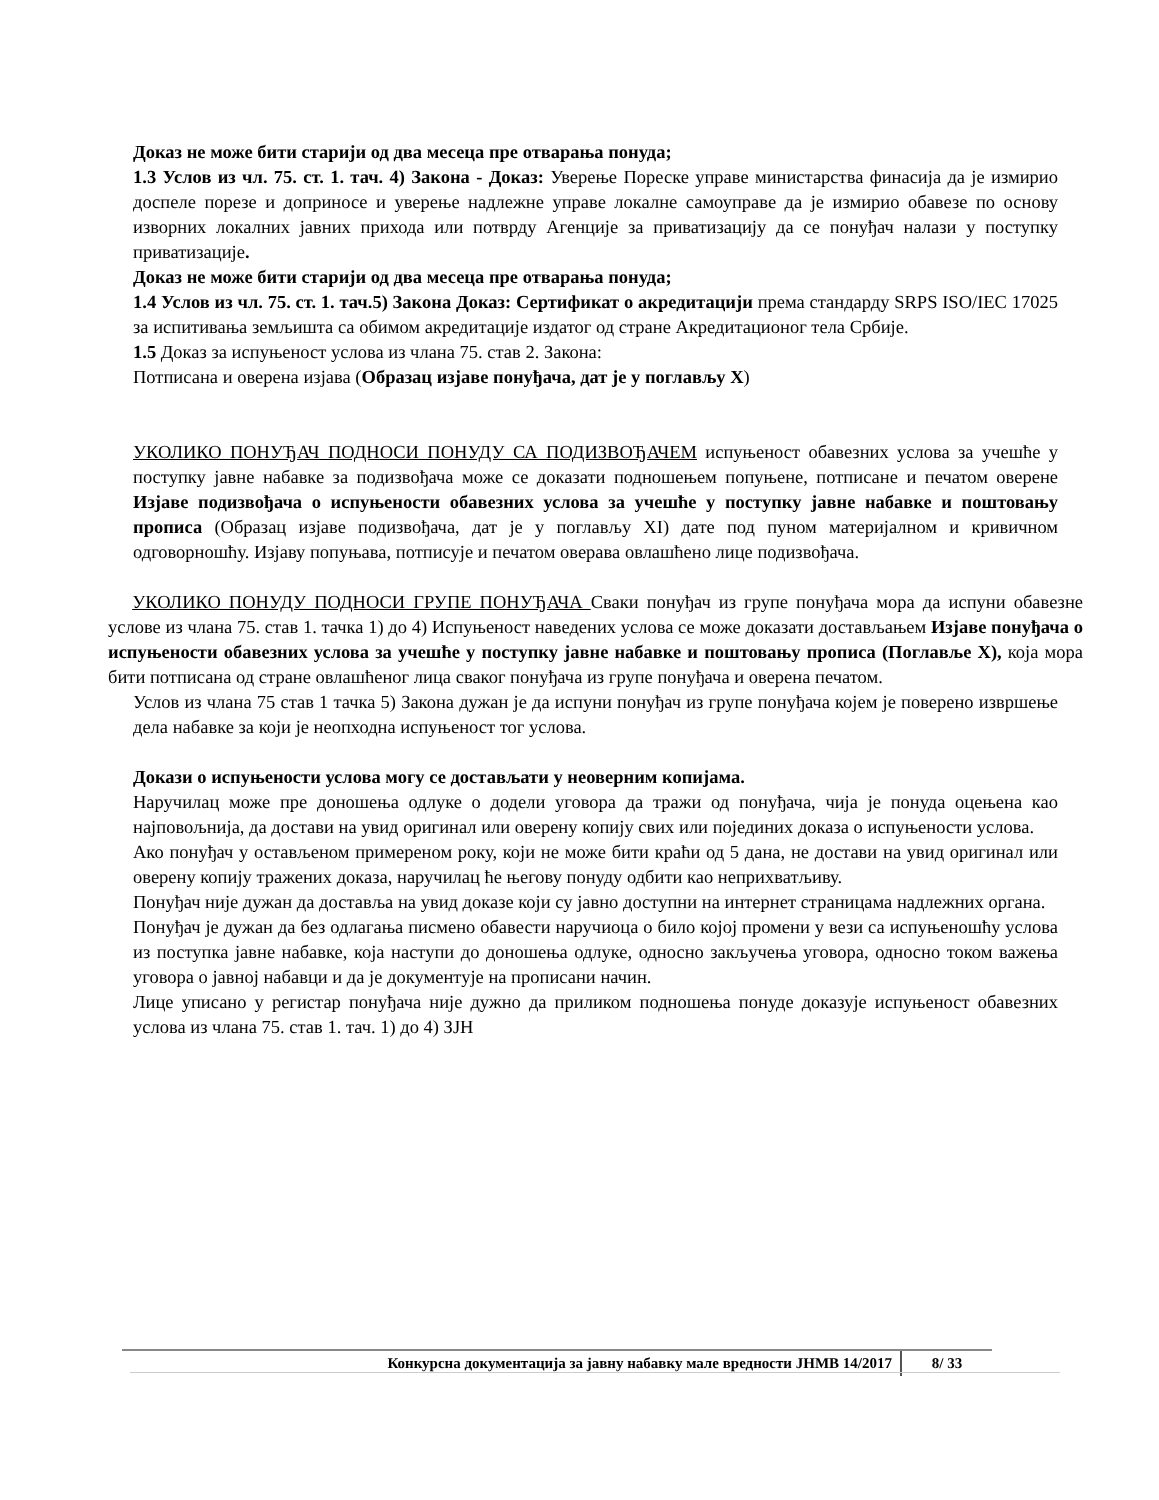Доказ не може бити старији од два месеца пре отварања понуда;
1.3 Услов из чл. 75. ст. 1. тач. 4) Закона - Доказ: Уверење Пореске управе министарства финасија да је измирио доспеле порезе и доприносе и уверење надлежне управе локалне самоуправе да је измирио обавезе по основу изворних локалних јавних прихода или потврду Агенције за приватизацију да се понуђач налази у поступку приватизације.
Доказ не може бити старији од два месеца пре отварања понуда;
1.4 Услов из чл. 75. ст. 1. тач.5) Закона Доказ: Сертификат о акредитацији према стандарду SRPS ISO/IEC 17025 за испитивања земљишта са обимом акредитације издатог од стране Акредитационог тела Србије.
1.5 Доказ за испуњеност услова из члана 75. став 2. Закона:
Потписана и оверена изјава (Образац изјаве понуђача, дат је у поглављу X)
УКОЛИКО ПОНУЂАЧ ПОДНОСИ ПОНУДУ СА ПОДИЗВОЂАЧЕМ испуњеност обавезних услова за учешће у поступку јавне набавке за подизвођача може се доказати подношењем попуњене, потписане и печатом оверене Изјаве подизвођача о испуњености обавезних услова за учешће у поступку јавне набавке и поштовању прописа (Образац изјаве подизвођача, дат је у поглављу XI) дате под пуном материјалном и кривичном одговорношћу. Изјаву попуњава, потписује и печатом оверава овлашћено лице подизвођача.
УКОЛИКО ПОНУДУ ПОДНОСИ ГРУПЕ ПОНУЂАЧА Сваки понуђач из групе понуђача мора да испуни обавезне услове из члана 75. став 1. тачка 1) до 4) Испуњеност наведених услова се може доказати достављањем Изјаве понуђача о испуњености обавезних услова за учешће у поступку јавне набавке и поштовању прописа (Поглавље X), која мора бити потписана од стране овлашћеног лица сваког понуђача из групе понуђача и оверена печатом.
Услов из члана 75 став 1 тачка 5) Закона дужан је да испуни понуђач из групе понуђача којем је поверено извршење дела набавке за који је неопходна испуњеност тог услова.
Докази о испуњености услова могу се достављати у неоверним копијама.
Наручилац може пре доношења одлуке о додели уговора да тражи од понуђача, чија је понуда оцењена као најповољнија, да достави на увид оригинал или оверену копију свих или појединих доказа о испуњености услова.
Ако понуђач у остављеном примереном року, који не може бити краћи од 5 дана, не достави на увид оригинал или оверену копију тражених доказа, наручилац ће његову понуду одбити као неприхватљиву.
Понуђач није дужан да доставља на увид доказе који су јавно доступни на интернет страницама надлежних органа.
Понуђач је дужан да без одлагања писмено обавести наручиоца о било којој промени у вези са испуњеношћу услова из поступка јавне набавке, која наступи до доношења одлуке, односно закључења уговора, односно током важења уговора о јавној набавци и да је документује на прописани начин.
Лице уписано у регистар понуђача није дужно да приликом подношења понуде доказује испуњеност обавезних услова из члана 75. став 1. тач. 1) до 4) ЗЈН
Конкурсна документација за јавну набавку мале вредности ЈНМВ 14/2017 8/ 33